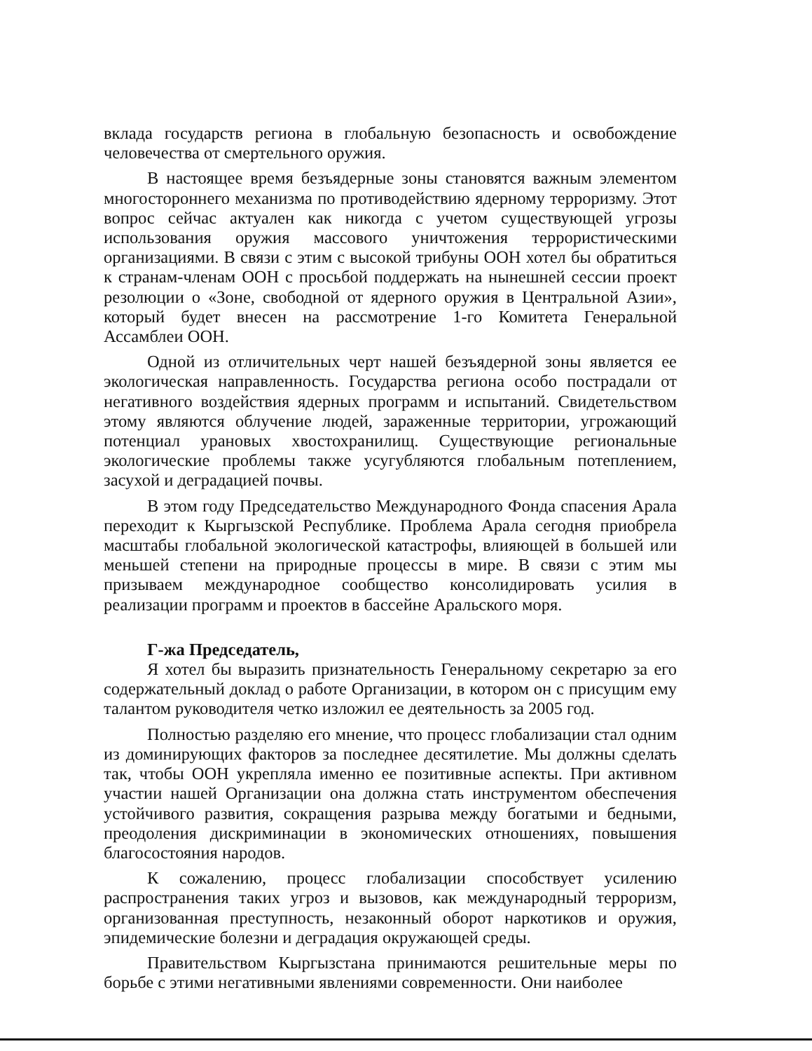вклада государств региона в глобальную безопасность и освобождение человечества от смертельного оружия.
В настоящее время безъядерные зоны становятся важным элементом многостороннего механизма по противодействию ядерному терроризму. Этот вопрос сейчас актуален как никогда с учетом существующей угрозы использования оружия массового уничтожения террористическими организациями. В связи с этим с высокой трибуны ООН хотел бы обратиться к странам-членам ООН с просьбой поддержать на нынешней сессии проект резолюции о «Зоне, свободной от ядерного оружия в Центральной Азии», который будет внесен на рассмотрение 1-го Комитета Генеральной Ассамблеи ООН.
Одной из отличительных черт нашей безъядерной зоны является ее экологическая направленность. Государства региона особо пострадали от негативного воздействия ядерных программ и испытаний. Свидетельством этому являются облучение людей, зараженные территории, угрожающий потенциал урановых хвостохранилищ. Существующие региональные экологические проблемы также усугубляются глобальным потеплением, засухой и деградацией почвы.
В этом году Председательство Международного Фонда спасения Арала переходит к Кыргызской Республике. Проблема Арала сегодня приобрела масштабы глобальной экологической катастрофы, влияющей в большей или меньшей степени на природные процессы в мире. В связи с этим мы призываем международное сообщество консолидировать усилия в реализации программ и проектов в бассейне Аральского моря.
Г-жа Председатель,
Я хотел бы выразить признательность Генеральному секретарю за его содержательный доклад о работе Организации, в котором он с присущим ему талантом руководителя четко изложил ее деятельность за 2005 год.
Полностью разделяю его мнение, что процесс глобализации стал одним из доминирующих факторов за последнее десятилетие. Мы должны сделать так, чтобы ООН укрепляла именно ее позитивные аспекты. При активном участии нашей Организации она должна стать инструментом обеспечения устойчивого развития, сокращения разрыва между богатыми и бедными, преодоления дискриминации в экономических отношениях, повышения благосостояния народов.
К сожалению, процесс глобализации способствует усилению распространения таких угроз и вызовов, как международный терроризм, организованная преступность, незаконный оборот наркотиков и оружия, эпидемические болезни и деградация окружающей среды.
Правительством Кыргызстана принимаются решительные меры по борьбе с этими негативными явлениями современности. Они наиболее